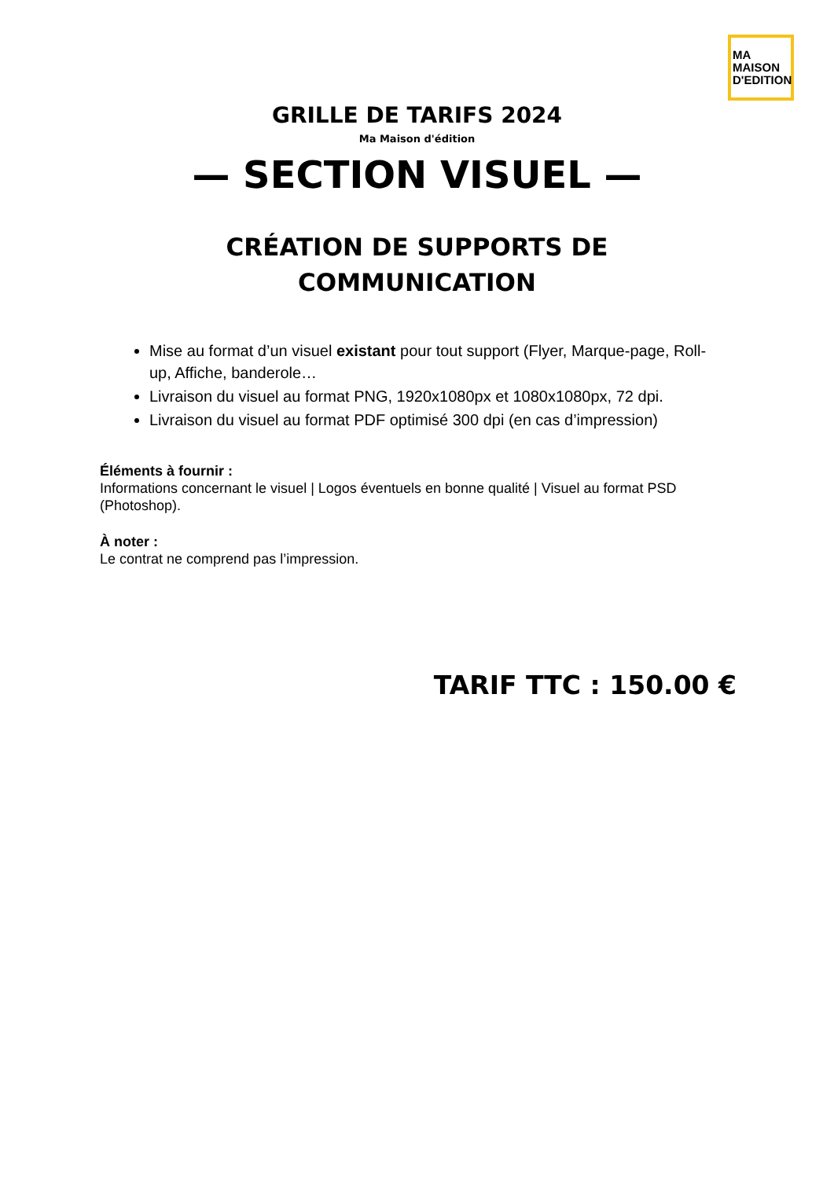MA
MAISON
D'EDITION
GRILLE DE TARIFS 2024
Ma Maison d'édition
— SECTION VISUEL —
CRÉATION DE SUPPORTS DE
COMMUNICATION
Mise au format d’un visuel existant pour tout support (Flyer, Marque-page, Roll-up, Affiche, banderole…
Livraison du visuel au format PNG, 1920x1080px et 1080x1080px, 72 dpi.
Livraison du visuel au format PDF optimisé 300 dpi (en cas d’impression)
Éléments à fournir :
Informations concernant le visuel | Logos éventuels en bonne qualité | Visuel au format PSD (Photoshop).
À noter :
Le contrat ne comprend pas l’impression.
TARIF TTC : 150.00 €